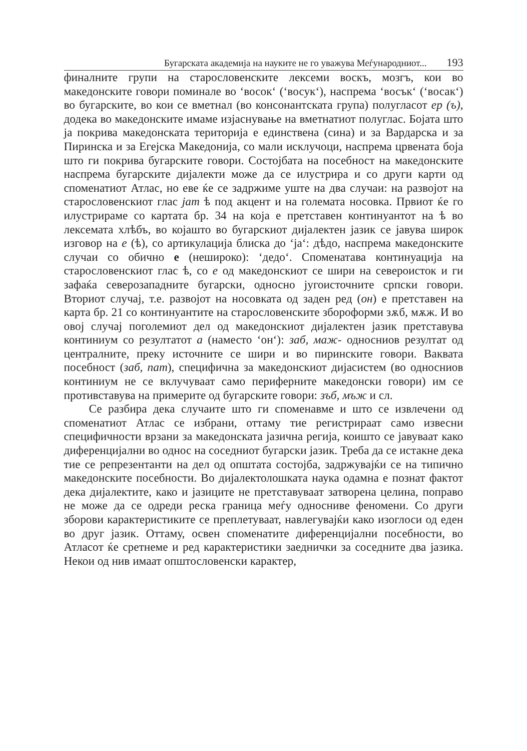Бугарската академија на науките не го уважува Меѓународниот... 193
финалните групи на старословенските лексеми воскъ, мозгъ, кои во македонските говори поминале во ‘восок‘ (‘восук‘), наспрема ‘восък‘ (‘восак‘) во бугарските, во кои се вметнал (во консонантската група) полугласот ер (ъ), додека во македонските имаме изјаснување на вметнатиот полуглас. Бојата што ја покрива македонската територија е единствена (сина) и за Вардарска и за Пиринска и за Егејска Македонија, со мали исклучоци, наспрема црвената боја што ги покрива бугарските говори. Состојбата на посебност на македонските наспрема бугарските дијалекти може да се илустрира и со други карти од споменатиот Атлас, но еве ќе се задржиме уште на два случаи: на развојот на старословенскиот глас јат ѣ под акцент и на големата носовка. Првиот ќе го илустрираме со картата бр. 34 на која е претставен континуантот на ѣ во лексемата хлѣбъ, во којашто во бугарскиот дијалектен јазик се јавува широк изговор на е (ѣ), со артикулација блиска до ‘ја‘: дѣдо, наспрема македонските случаи со обично е (нешироко): ‘дедо‘. Споменатава континуација на старословенскиот глас ѣ, со е од македонскиот се шири на североисток и ги зафаќа северозападните бугарски, односно југоисточните српски говори. Вториот случај, т.е. развојот на носовката од заден ред (он) е претставен на карта бр. 21 со континуантите на старословенските збороформи зѫб, мѫж. И во овој случај поголемиот дел од македонскиот дијалектен јазик претставува континиум со резултатот а (наместо ‘он‘): заб, маж- односниов резултат од централните, преку источните се шири и во пиринските говори. Ваквата посебност (заб, пат), специфична за македонскиот дијасистем (во односниов континиум не се вклучуваат само периферните македонски говори) им се противставува на примерите од бугарските говори: зъб, мъж и сл.
Се разбира дека случаите што ги споменавме и што се извлечени од споменатиот Атлас се избрани, оттаму тие регистрираат само извесни специфичности врзани за македонската јазична регија, коишто се јавуваат како диференцијални во однос на соседниот бугарски јазик. Треба да се истакне дека тие се репрезентанти на дел од општата состојба, задржувајќи се на типично македонските посебности. Во дијалектолошката наука одамна е познат фактот дека дијалектите, како и јазиците не претставуваат затворена целина, поправо не може да се одреди реска граница меѓу односниве феномени. Со други зборови карактеристиките се преплетуваат, навлегувајќи како изоглоси од еден во друг јазик. Оттаму, освен споменатите диференцијални посебности, во Атласот ќе сретнеме и ред карактеристики заеднички за соседните два јазика. Некои од нив имаат општословенски карактер,